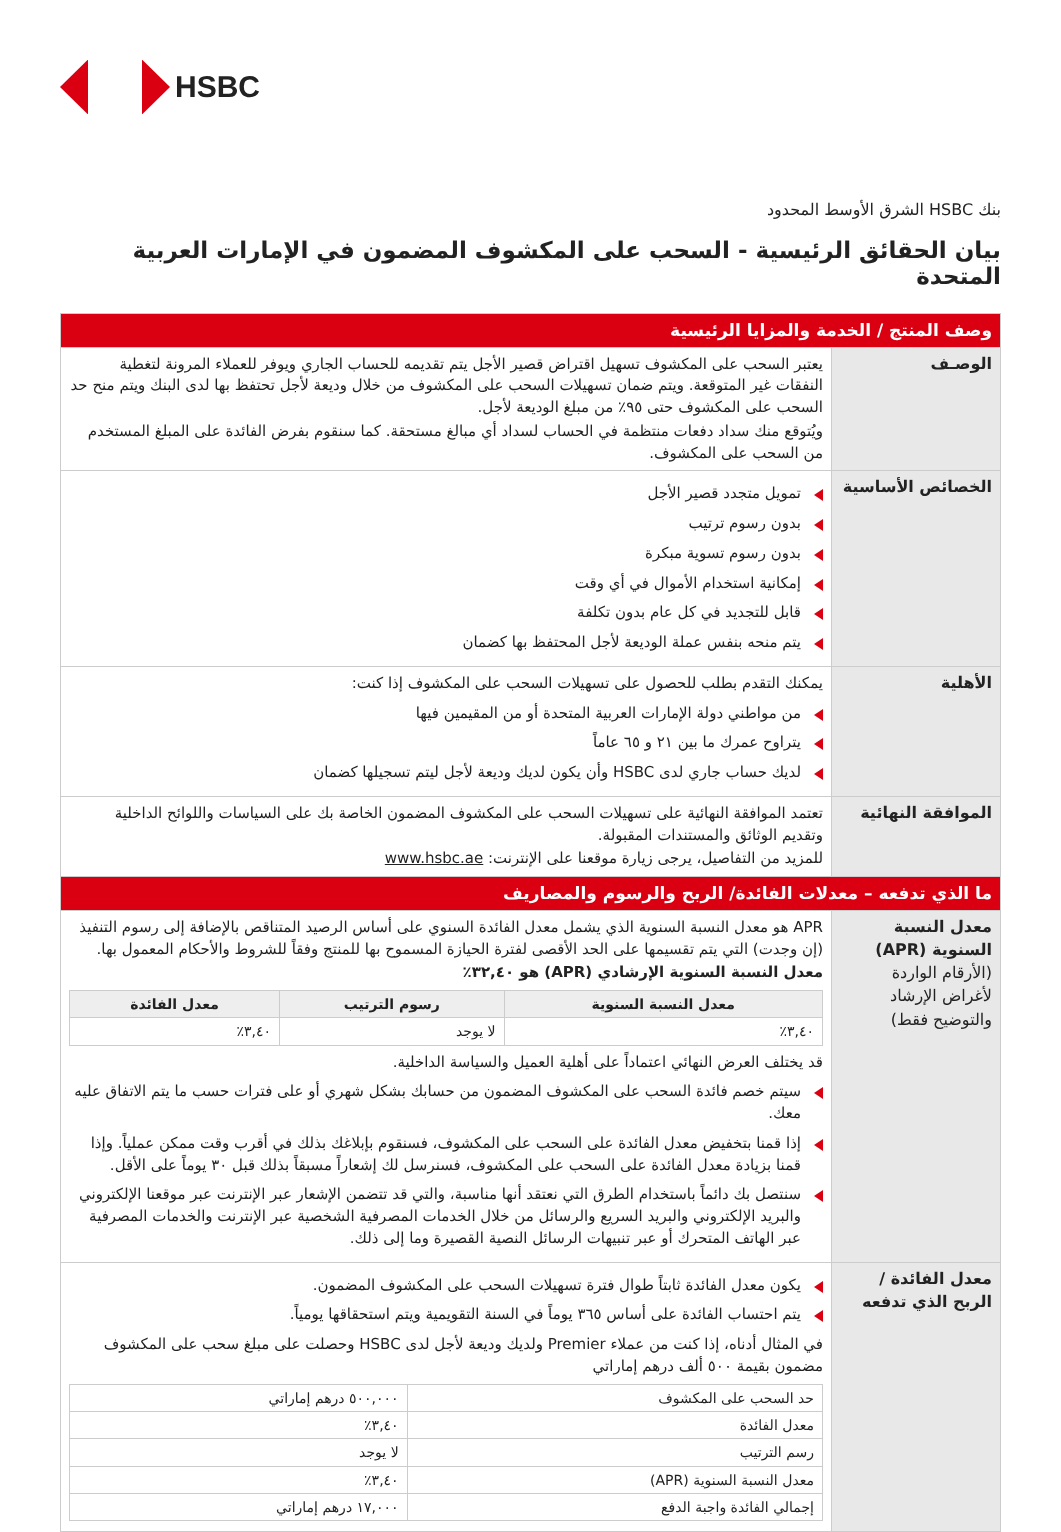HSBC
بنك HSBC الشرق الأوسط المحدود
بيان الحقائق الرئيسية - السحب على المكشوف المضمون في الإمارات العربية المتحدة
| وصف المنتج / الخدمة والمزايا الرئيسية | |
| الوصـف | يعتبر السحب على المكشوف تسهيل اقتراض قصير الأجل يتم تقديمه للحساب الجاري ويوفر للعملاء المرونة لتغطية النفقات غير المتوقعة. ويتم ضمان تسهيلات السحب على المكشوف من خلال وديعة لأجل تحتفظ بها لدى البنك ويتم منح حد السحب على المكشوف حتى ٩٥٪ من مبلغ الوديعة لأجل. ويُتوقع منك سداد دفعات منتظمة في الحساب لسداد أي مبالغ مستحقة. كما سنقوم بفرض الفائدة على المبلغ المستخدم من السحب على المكشوف. |
| الخصائص الأساسية | تمويل متجدد قصير الأجل بدون رسوم ترتيب بدون رسوم تسوية مبكرة إمكانية استخدام الأموال في أي وقت قابل للتجديد في كل عام بدون تكلفة يتم منحه بنفس عملة الوديعة لأجل المحتفظ بها كضمان |
| الأهلية | يمكنك التقدم بطلب للحصول على تسهيلات السحب على المكشوف إذا كنت: من مواطني دولة الإمارات العربية المتحدة أو من المقيمين فيها يتراوح عمرك ما بين ٢١ و ٦٥ عاماً لديك حساب جاري لدى HSBC وأن يكون لديك وديعة لأجل ليتم تسجيلها كضمان |
| الموافقة النهائية | تعتمد الموافقة النهائية على تسهيلات السحب على المكشوف المضمون الخاصة بك على السياسات واللوائح الداخلية وتقديم الوثائق والمستندات المقبولة. للمزيد من التفاصيل، يرجى زيارة موقعنا على الإنترنت: www.hsbc.ae |
| ما الذي تدفعه – معدلات الفائدة/ الربح والرسوم والمصاريف | |
| معدل النسبة السنوية (APR) (الأرقام الواردة لأغراض الإرشاد والتوضيح فقط) | APR هو معدل النسبة السنوية الذي يشمل معدل الفائدة السنوي على أساس الرصيد المتناقص بالإضافة إلى رسوم التنفيذ (إن وجدت) التي يتم تقسيمها على الحد الأقصى لفترة الحيازة المسموح بها للمنتج وفقاً للشروط والأحكام المعمول بها. معدل النسبة السنوية الإرشادي (APR) هو ٣٢,٤٠٪ / معدل النسبة السنوية / رسوم الترتيب / معدل الفائدة / / --- / --- / --- / / ٣,٤٠٪ / لا يوجد / ٣,٤٠٪ / قد يختلف العرض النهائي اعتماداً على أهلية العميل والسياسة الداخلية. سيتم خصم فائدة السحب على المكشوف المضمون من حسابك بشكل شهري أو على فترات حسب ما يتم الاتفاق عليه معك. إذا قمنا بتخفيض معدل الفائدة على السحب على المكشوف، فسنقوم بإبلاغك بذلك في أقرب وقت ممكن عملياً. وإذا قمنا بزيادة معدل الفائدة على السحب على المكشوف، فسنرسل لك إشعاراً مسبقاً بذلك قبل ٣٠ يوماً على الأقل. سنتصل بك دائماً باستخدام الطرق التي نعتقد أنها مناسبة، والتي قد تتضمن الإشعار عبر الإنترنت عبر موقعنا الإلكتروني والبريد الإلكتروني والبريد السريع والرسائل من خلال الخدمات المصرفية الشخصية عبر الإنترنت والخدمات المصرفية عبر الهاتف المتحرك أو عبر تنبيهات الرسائل النصية القصيرة وما إلى ذلك. |
| معدل الفائدة / الربح الذي تدفعه | يكون معدل الفائدة ثابتاً طوال فترة تسهيلات السحب على المكشوف المضمون. يتم احتساب الفائدة على أساس ٣٦٥ يوماً في السنة التقويمية ويتم استحقاقها يومياً. في المثال أدناه، إذا كنت من عملاء Premier ولديك وديعة لأجل لدى HSBC وحصلت على مبلغ سحب على المكشوف مضمون بقيمة ٥٠٠ ألف درهم إماراتي / حد السحب على المكشوف / ٥٠٠,٠٠٠ درهم إماراتي / / معدل الفائدة / ٣,٤٠٪ / / رسم الترتيب / لا يوجد / / معدل النسبة السنوية (APR) / ٣,٤٠٪ / / إجمالي الفائدة واجبة الدفع / ١٧,٠٠٠ درهم إماراتي / |